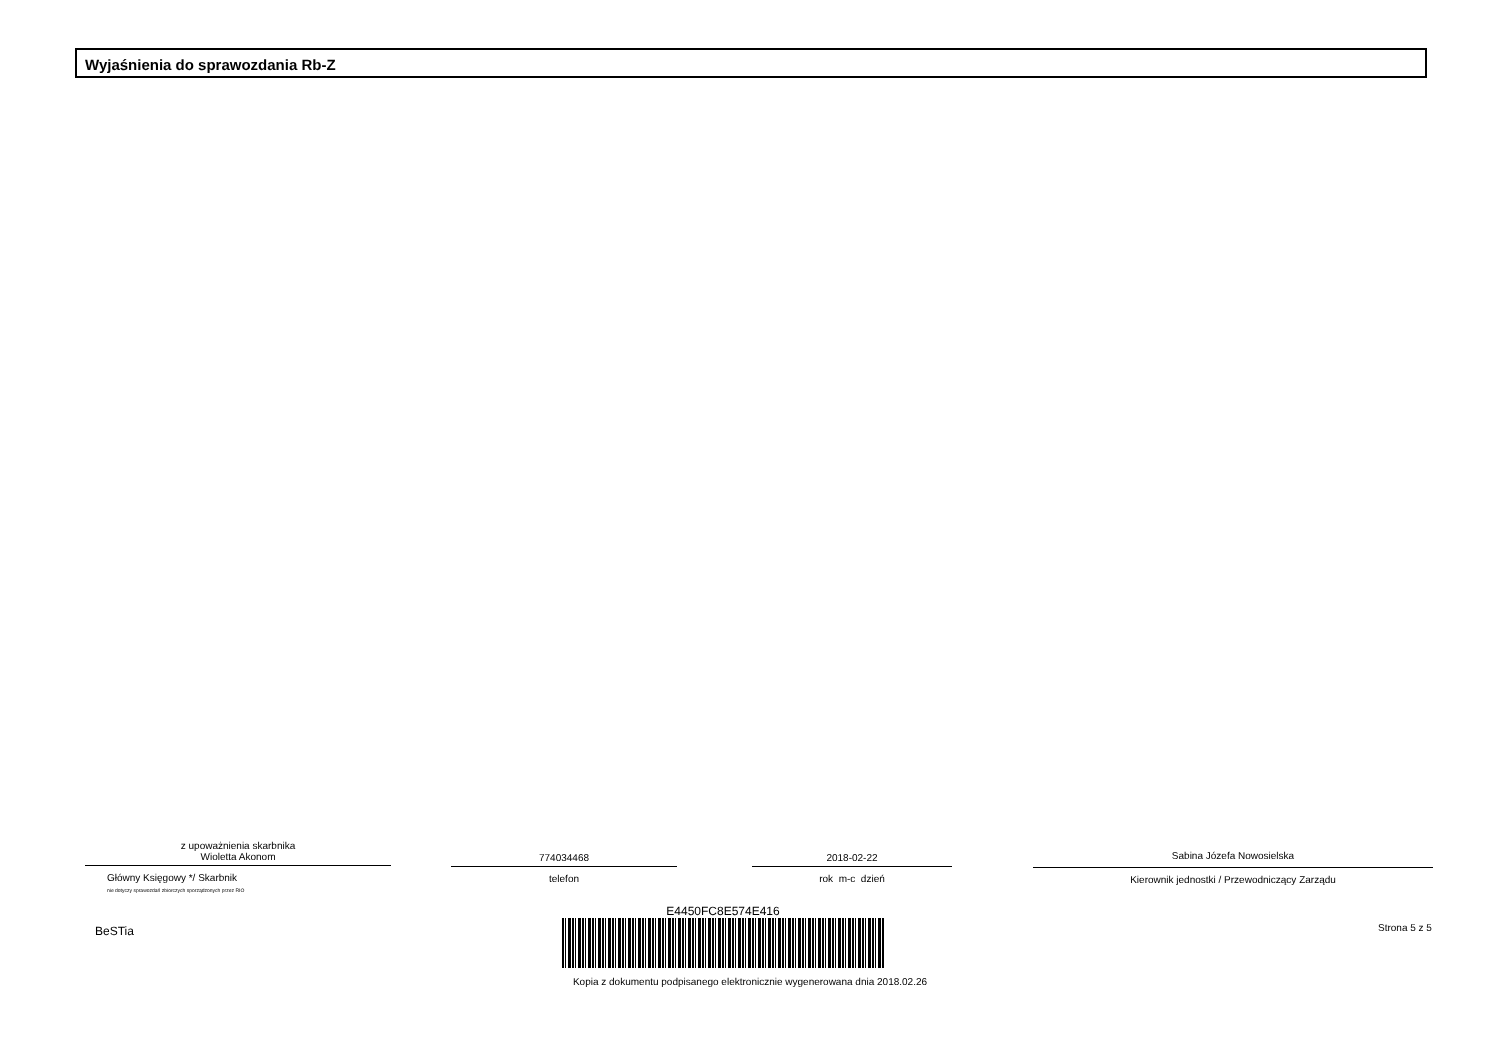Wyjaśnienia do sprawozdania Rb-Z
z upoważnienia skarbnika
Wioletta Akonom
Główny Księgowy */ Skarbnik
nie dotyczy sprawozdań zbiorczych sporządzonych przez RIO
774034468
telefon
2018-02-22
rok m-c dzień
Sabina Józefa Nowosielska
Kierownik jednostki / Przewodniczący Zarządu
BeSTia
E4450FC8E574E416
Kopia z dokumentu podpisanego elektronicznie wygenerowana dnia 2018.02.26
Strona 5 z 5